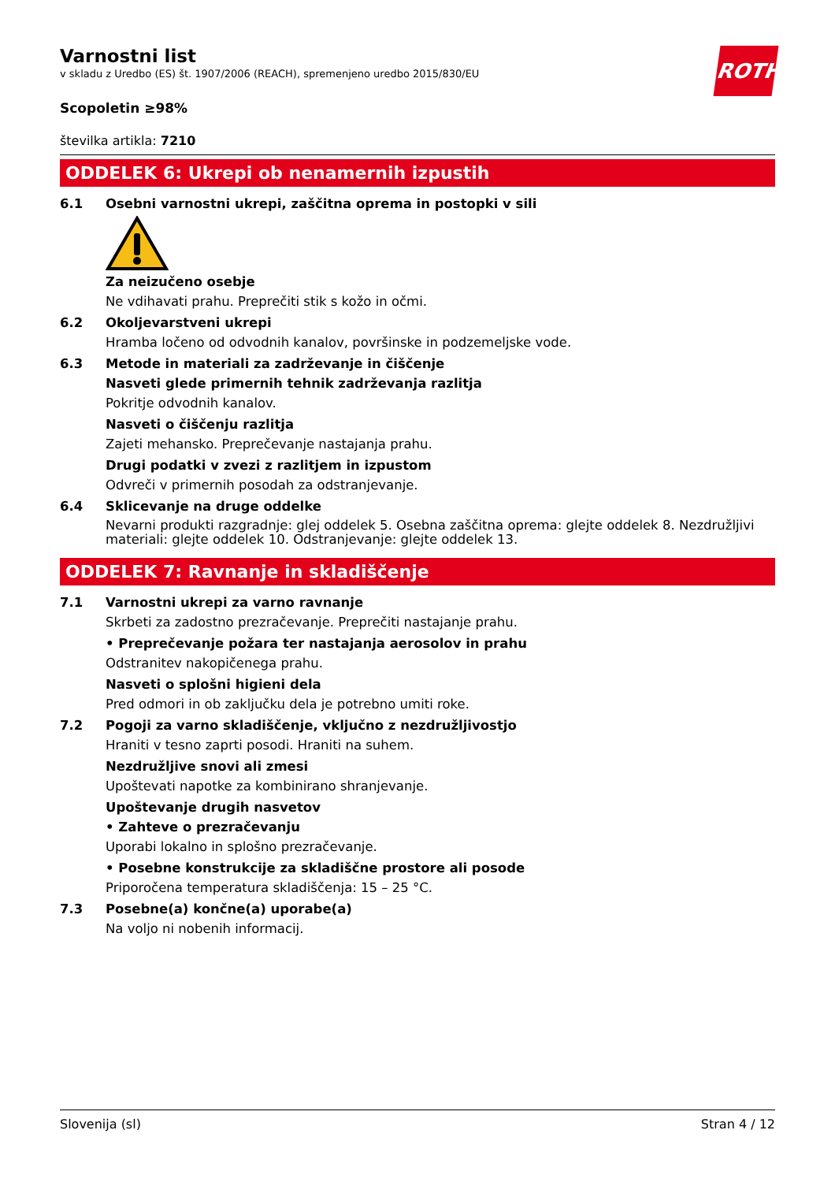ROTH
Varnostni list
v skladu z Uredbo (ES) št. 1907/2006 (REACH), spremenjeno uredbo 2015/830/EU
Scopoletin ≥98%
številka artikla: 7210
ODDELEK 6: Ukrepi ob nenamernih izpustih
6.1 Osebni varnostni ukrepi, zaščitna oprema in postopki v sili
Za neizučeno osebje
Ne vdihavati prahu. Preprečiti stik s kožo in očmi.
6.2 Okoljevarstveni ukrepi
Hramba ločeno od odvodnih kanalov, površinske in podzemeljske vode.
6.3 Metode in materiali za zadrževanje in čiščenje
Nasveti glede primernih tehnik zadrževanja razlitja
Pokritje odvodnih kanalov.
Nasveti o čiščenju razlitja
Zajeti mehansko. Preprečevanje nastajanja prahu.
Drugi podatki v zvezi z razlitjem in izpustom
Odvreči v primernih posodah za odstranjevanje.
6.4 Sklicevanje na druge oddelke
Nevarni produkti razgradnje: glej oddelek 5. Osebna zaščitna oprema: glejte oddelek 8. Nezdružljivi materiali: glejte oddelek 10. Odstranjevanje: glejte oddelek 13.
ODDELEK 7: Ravnanje in skladiščenje
7.1 Varnostni ukrepi za varno ravnanje
Skrbeti za zadostno prezračevanje. Preprečiti nastajanje prahu.
• Preprečevanje požara ter nastajanja aerosolov in prahu
Odstranitev nakopičenega prahu.
Nasveti o splošni higieni dela
Pred odmori in ob zaključku dela je potrebno umiti roke.
7.2 Pogoji za varno skladiščenje, vključno z nezdružljivostjo
Hraniti v tesno zaprti posodi. Hraniti na suhem.
Nezdružljive snovi ali zmesi
Upoštevati napotke za kombinirano shranjevanje.
Upoštevanje drugih nasvetov
• Zahteve o prezračevanju
Uporabi lokalno in splošno prezračevanje.
• Posebne konstrukcije za skladiščne prostore ali posode
Priporočena temperatura skladiščenja: 15 – 25 °C.
7.3 Posebne(a) končne(a) uporabe(a)
Na voljo ni nobenih informacij.
Slovenija (sl) Stran 4 / 12